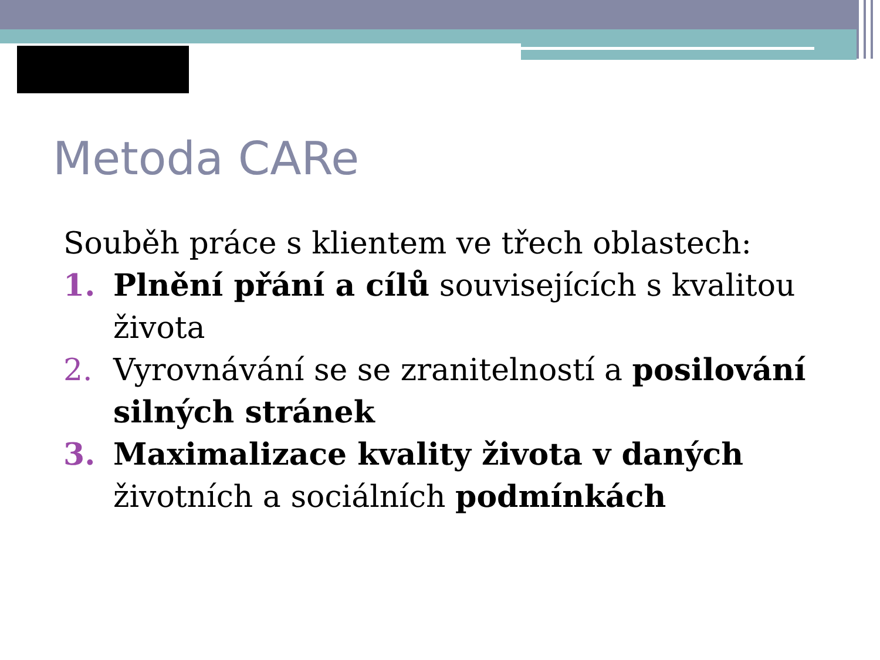Metoda CARe
Souběh práce s klientem ve třech oblastech:
1. Plnění přání a cílů souvisejících s kvalitou života
2. Vyrovnávání se se zranitelností a posilování silných stránek
3. Maximalizace kvality života v daných životních a sociálních podmínkách